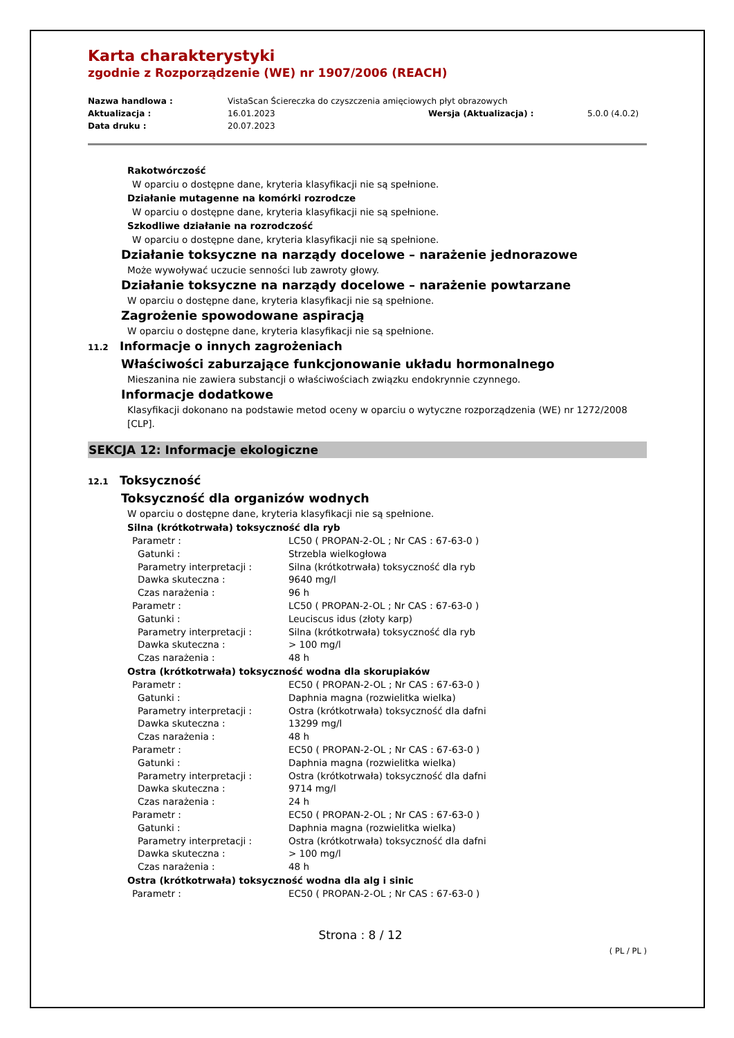Karta charakterystyki
zgodnie z Rozporządzenie (WE) nr 1907/2006 (REACH)
Nazwa handlowa : VistaScan Ściereczka do czyszczenia amięciowych płyt obrazowych Aktualizacja : 16.01.2023 Wersja (Aktualizacja) : 5.0.0 (4.0.2) Data druku : 20.07.2023
Rakotwórczość
W oparciu o dostępne dane, kryteria klasyfikacji nie są spełnione.
Działanie mutagenne na komórki rozrodcze
W oparciu o dostępne dane, kryteria klasyfikacji nie są spełnione.
Szkodliwe działanie na rozrodczość
W oparciu o dostępne dane, kryteria klasyfikacji nie są spełnione.
Działanie toksyczne na narządy docelowe – narażenie jednorazowe
Może wywoływać uczucie senności lub zawroty głowy.
Działanie toksyczne na narządy docelowe – narażenie powtarzane
W oparciu o dostępne dane, kryteria klasyfikacji nie są spełnione.
Zagrożenie spowodowane aspiracją
W oparciu o dostępne dane, kryteria klasyfikacji nie są spełnione.
11.2 Informacje o innych zagrożeniach
Właściwości zaburzające funkcjonowanie układu hormonalnego
Mieszanina nie zawiera substancji o właściwościach związku endokrynnie czynnego.
Informacje dodatkowe
Klasyfikacji dokonano na podstawie metod oceny w oparciu o wytyczne rozporządzenia (WE) nr 1272/2008 [CLP].
SEKCJA 12: Informacje ekologiczne
12.1 Toksyczność
Toksyczność dla organizów wodnych
W oparciu o dostępne dane, kryteria klasyfikacji nie są spełnione.
Silna (krótkotrwała) toksyczność dla ryb
Parametr : LC50 ( PROPAN-2-OL ; Nr CAS : 67-63-0 ) Gatunki : Strzebla wielkogłowa Parametry interpretacji : Silna (krótkotrwała) toksyczność dla ryb Dawka skuteczna : 9640 mg/l Czas narażenia : 96 h Parametr : LC50 ( PROPAN-2-OL ; Nr CAS : 67-63-0 ) Gatunki : Leuciscus idus (złoty karp) Parametry interpretacji : Silna (krótkotrwała) toksyczność dla ryb Dawka skuteczna : > 100 mg/l Czas narażenia : 48 h
Ostra (krótkotrwała) toksyczność wodna dla skorupiaków
Parametr : EC50 ( PROPAN-2-OL ; Nr CAS : 67-63-0 ) Gatunki : Daphnia magna (rozwielitka wielka) Parametry interpretacji : Ostra (krótkotrwała) toksyczność dla dafni Dawka skuteczna : 13299 mg/l Czas narażenia : 48 h Parametr : EC50 ( PROPAN-2-OL ; Nr CAS : 67-63-0 ) Gatunki : Daphnia magna (rozwielitka wielka) Parametry interpretacji : Ostra (krótkotrwała) toksyczność dla dafni Dawka skuteczna : 9714 mg/l Czas narażenia : 24 h Parametr : EC50 ( PROPAN-2-OL ; Nr CAS : 67-63-0 ) Gatunki : Daphnia magna (rozwielitka wielka) Parametry interpretacji : Ostra (krótkotrwała) toksyczność dla dafni Dawka skuteczna : > 100 mg/l Czas narażenia : 48 h
Ostra (krótkotrwała) toksyczność wodna dla alg i sinic
Parametr : EC50 ( PROPAN-2-OL ; Nr CAS : 67-63-0 )
Strona : 8 / 12
( PL / PL )